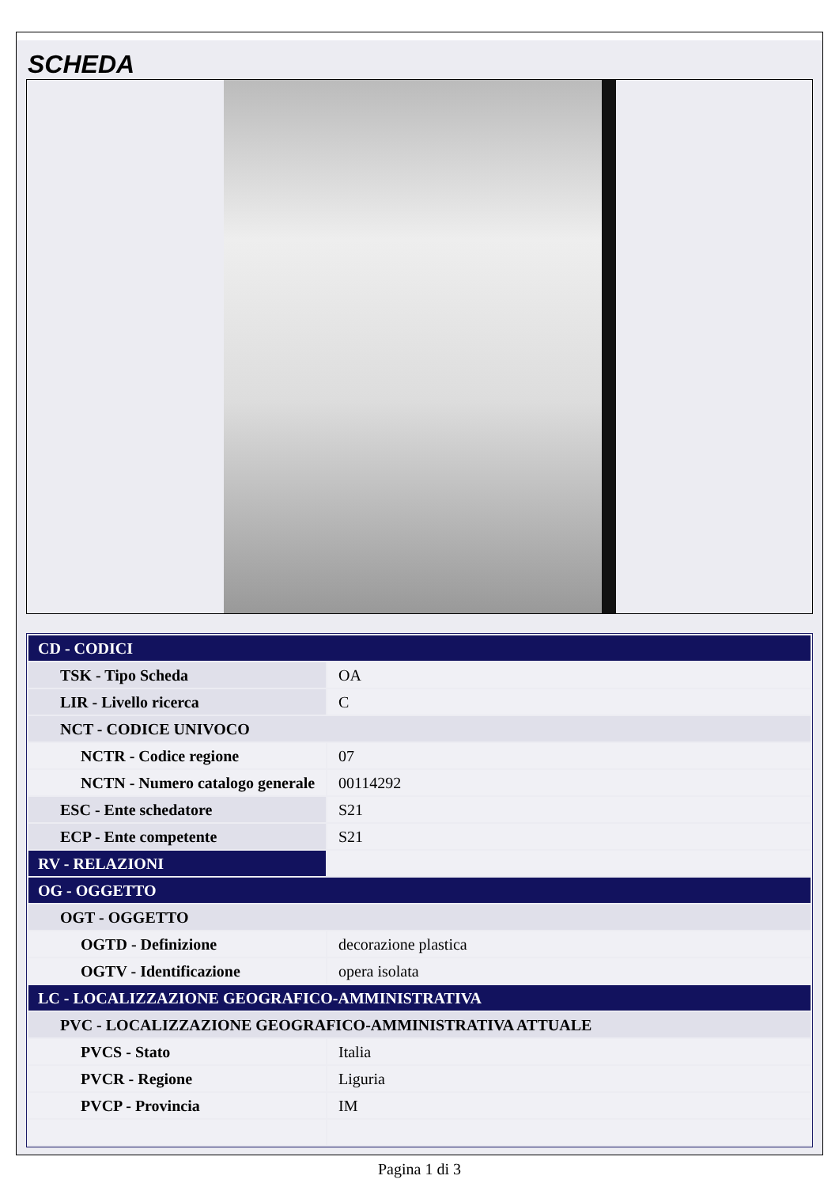SCHEDA
| CD - CODICI | |
| TSK - Tipo Scheda | OA |
| LIR - Livello ricerca | C |
| NCT - CODICE UNIVOCO | |
| NCTR - Codice regione | 07 |
| NCTN - Numero catalogo generale | 00114292 |
| ESC - Ente schedatore | S21 |
| ECP - Ente competente | S21 |
| RV - RELAZIONI | |
| OG - OGGETTO | |
| OGT - OGGETTO | |
| OGTD - Definizione | decorazione plastica |
| OGTV - Identificazione | opera isolata |
| LC - LOCALIZZAZIONE GEOGRAFICO-AMMINISTRATIVA | |
| PVC - LOCALIZZAZIONE GEOGRAFICO-AMMINISTRATIVA ATTUALE | |
| PVCS - Stato | Italia |
| PVCR - Regione | Liguria |
| PVCP - Provincia | IM |
Pagina 1 di 3